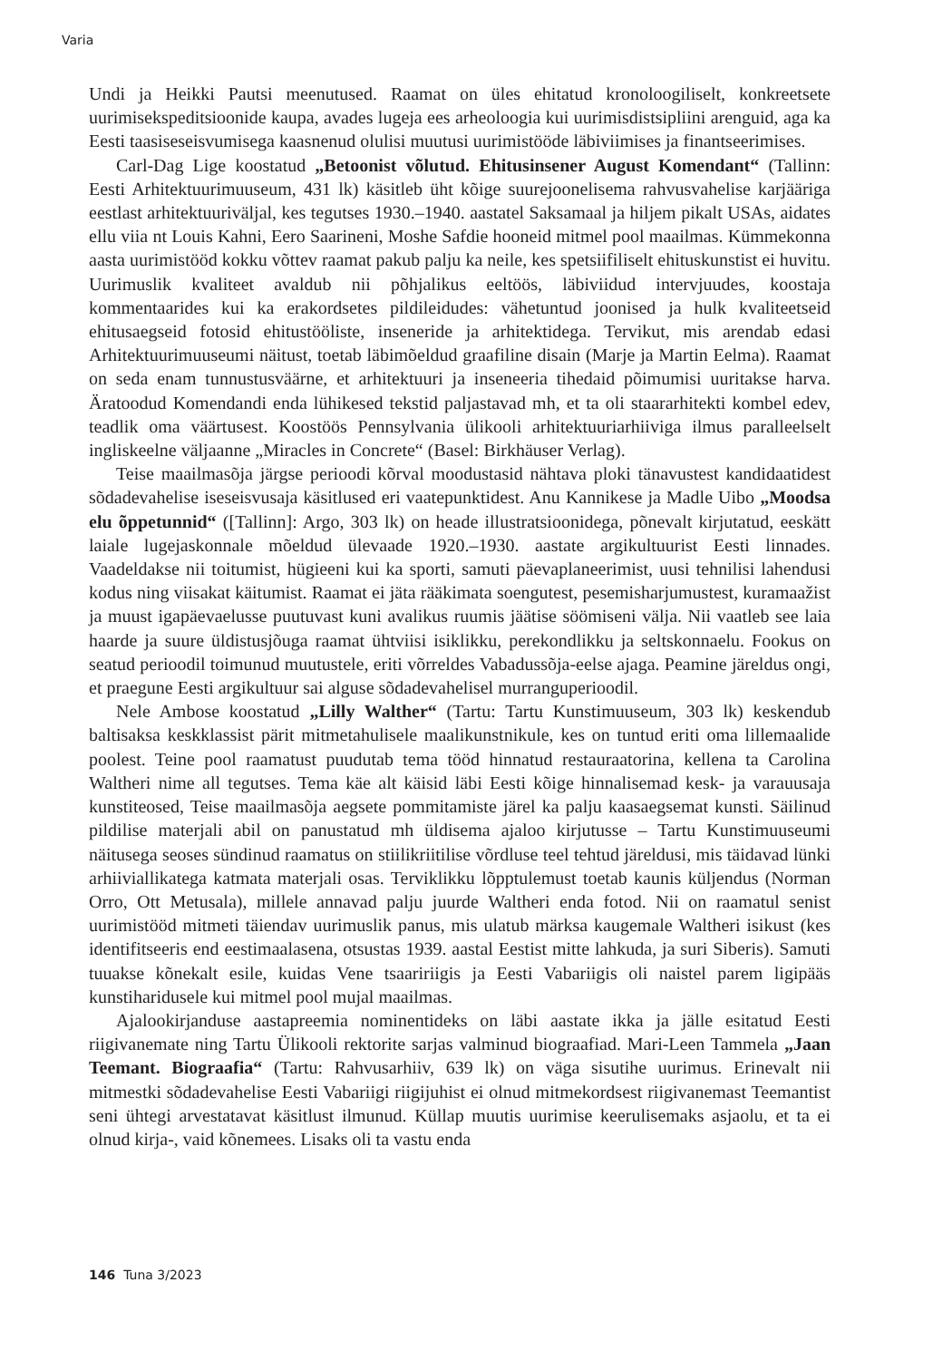Varia
Undi ja Heikki Pautsi meenutused. Raamat on üles ehitatud kronoloogiliselt, konkreetsete uurimisekspeditsioonide kaupa, avades lugeja ees arheoloogia kui uurimisdistsipliini arenguid, aga ka Eesti taasiseseisvumisega kaasnenud olulisi muutusi uurimistööde läbiviimises ja finantseerimises.
Carl-Dag Lige koostatud „Betoonist võlutud. Ehitusinsener August Komendant“ (Tallinn: Eesti Arhitektuurimuuseum, 431 lk) käsitleb üht kõige suurejoonelisema rahvusvahelise karjääriga eestlast arhitektuuriväljal, kes tegutses 1930.–1940. aastatel Saksamaal ja hiljem pikalt USAs, aidates ellu viia nt Louis Kahni, Eero Saarineni, Moshe Safdie hooneid mitmel pool maailmas. Kümmekonna aasta uurimistööd kokku võttev raamat pakub palju ka neile, kes spetsiifiliselt ehituskunstist ei huvitu. Uurimuslik kvaliteet avaldub nii põhjalikus eeltöös, läbiviidud intervjuudes, koostaja kommentaarides kui ka erakordsetes pildileidudes: vähetuntud joonised ja hulk kvaliteetseid ehitusaegseid fotosid ehitustööliste, inseneride ja arhitektidega. Tervikut, mis arendab edasi Arhitektuurimuuseumi näitust, toetab läbimõeldud graafiline disain (Marje ja Martin Eelma). Raamat on seda enam tunnustusväärne, et arhitektuuri ja inseneeria tihedaid põimumisi uuritakse harva. Äratoodud Komendandi enda lühikesed tekstid paljastavad mh, et ta oli staararhitekti kombel edev, teadlik oma väärtusest. Koostöös Pennsylvania ülikooli arhitektuuriarhiiviga ilmus paralleelselt ingliskeelne väljaanne „Miracles in Concrete“ (Basel: Birkhäuser Verlag).
Teise maailmasõja järgse perioodi kõrval moodustasid nähtava ploki tänavustest kandidaatidest sõdadevahelise iseseisvusaja käsitlused eri vaatepunktidest. Anu Kannikese ja Madle Uibo „Moodsa elu õppetunnid“ ([Tallinn]: Argo, 303 lk) on heade illustratsioonidega, põnevalt kirjutatud, eeskätt laiale lugejaskonnale mõeldud ülevaade 1920.–1930. aastate argikultuurist Eesti linnades. Vaadeldakse nii toitumist, hügieeni kui ka sporti, samuti päevaplaneerimist, uusi tehnilisi lahendusi kodus ning viisakat käitumist. Raamat ei jäta rääkimata soengutest, pesemisharjumustest, kuramaažist ja muust igapäevaelusse puutuvast kuni avalikus ruumis jäätise söömiseni välja. Nii vaatleb see laia haarde ja suure üldistusjõuga raamat ühtviisi isiklikku, perekondlikku ja seltskonnaelu. Fookus on seatud perioodil toimunud muutustele, eriti võrreldes Vabadussõja-eelse ajaga. Peamine järeldus ongi, et praegune Eesti argikultuur sai alguse sõdadevahelisel murranguperioodil.
Nele Ambose koostatud „Lilly Walther“ (Tartu: Tartu Kunstimuuseum, 303 lk) keskendub baltisaksa keskklassist pärit mitmetahulisele maalikunstnikule, kes on tuntud eriti oma lillemaalide poolest. Teine pool raamatust puudutab tema tööd hinnatud restauraatorina, kellena ta Carolina Waltheri nime all tegutses. Tema käe alt käisid läbi Eesti kõige hinnalisemad kesk- ja varauusaja kunstiteosed, Teise maailmasõja aegsete pommitamiste järel ka palju kaasaegsemat kunsti. Säilinud pildilise materjali abil on panustatud mh üldisema ajaloo kirjutusse – Tartu Kunstimuuseumi näitusega seoses sündinud raamatus on stiilikriitilise võrdluse teel tehtud järeldusi, mis täidavad lünki arhiiviallikatega katmata materjali osas. Terviklikku lõpptulemust toetab kaunis küljendus (Norman Orro, Ott Metusala), millele annavad palju juurde Waltheri enda fotod. Nii on raamatul senist uurimistööd mitmeti täiendav uurimuslik panus, mis ulatub märksa kaugemale Waltheri isikust (kes identifitseeris end eestimaalasena, otsustas 1939. aastal Eestist mitte lahkuda, ja suri Siberis). Samuti tuuakse kõnekalt esile, kuidas Vene tsaaririigis ja Eesti Vabariigis oli naistel parem ligipääs kunstiharidusele kui mitmel pool mujal maailmas.
Ajalookirjanduse aastapreemia nominentideks on läbi aastate ikka ja jälle esitatud Eesti riigivanemate ning Tartu Ülikooli rektorite sarjas valminud biograafiad. Mari-Leen Tammela „Jaan Teemant. Biograafia“ (Tartu: Rahvusarhiiv, 639 lk) on väga sisutihe uurimus. Erinevalt nii mitmestki sõdadevahelise Eesti Vabariigi riigijuhist ei olnud mitmekordsest riigivanemast Teemantist seni ühtegi arvestatavat käsitlust ilmunud. Küllap muutis uurimise keerulisemaks asjaolu, et ta ei olnud kirja-, vaid kõnemees. Lisaks oli ta vastu enda
146 Tuna 3/2023